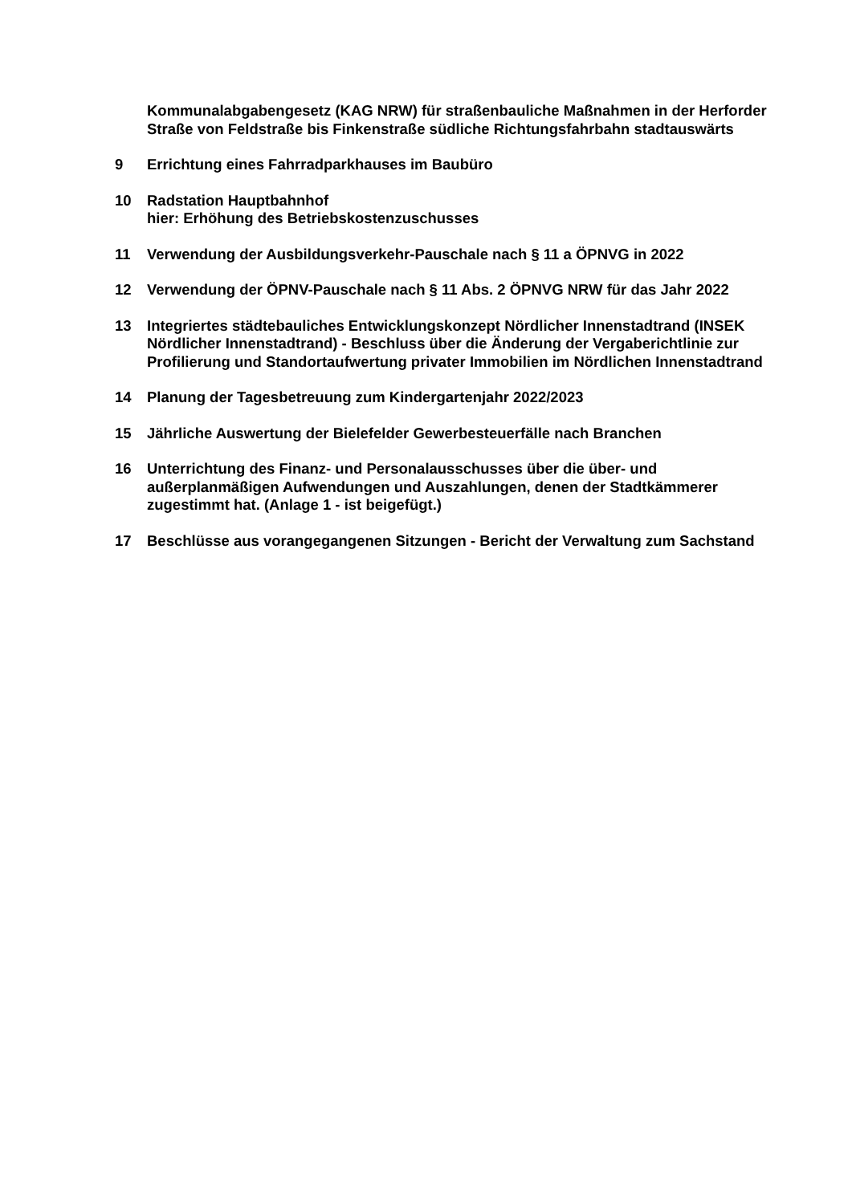Kommunalabgabengesetz (KAG NRW) für straßenbauliche Maßnahmen in der Herforder Straße von Feldstraße bis Finkenstraße südliche Richtungsfahrbahn stadtauswärts
9 Errichtung eines Fahrradparkhauses im Baubüro
10 Radstation Hauptbahnhof
hier: Erhöhung des Betriebskostenzuschusses
11 Verwendung der Ausbildungsverkehr-Pauschale nach § 11 a ÖPNVG in 2022
12 Verwendung der ÖPNV-Pauschale nach § 11 Abs. 2 ÖPNVG NRW für das Jahr 2022
13 Integriertes städtebauliches Entwicklungskonzept Nördlicher Innenstadtrand (INSEK Nördlicher Innenstadtrand) - Beschluss über die Änderung der Vergaberichtlinie zur Profilierung und Standortaufwertung privater Immobilien im Nördlichen Innenstadtrand
14 Planung der Tagesbetreuung zum Kindergartenjahr 2022/2023
15 Jährliche Auswertung der Bielefelder Gewerbesteuerfälle nach Branchen
16 Unterrichtung des Finanz- und Personalausschusses über die über- und außerplanmäßigen Aufwendungen und Auszahlungen, denen der Stadtkämmerer zugestimmt hat. (Anlage 1 - ist beigefügt.)
17 Beschlüsse aus vorangegangenen Sitzungen - Bericht der Verwaltung zum Sachstand